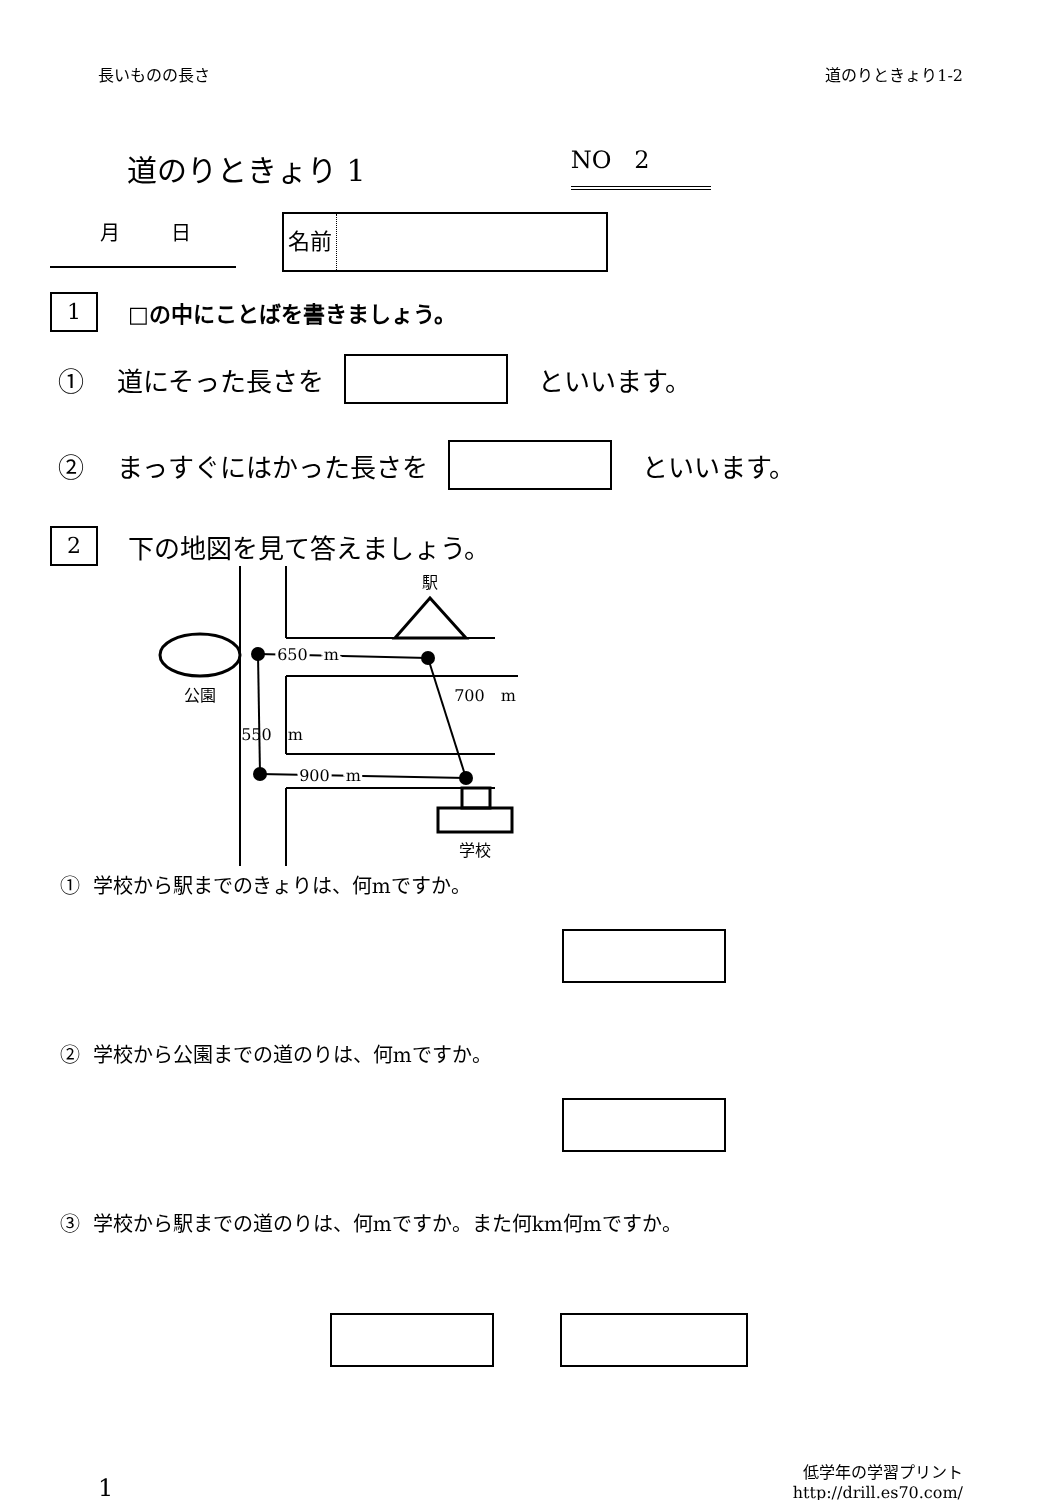長いものの長さ 道のりときょり1-2
道のりときょり 1 NO 2
月 日
名前
1 □の中にことばを書きましょう。
① 道にそった長さを といいます。
② まっすぐにはかった長さを といいます。
2 下の地図を見て答えましょう。
駅
公園
650　m
700　m
550　m
900　m
学校
① 学校から駅までのきょりは、何mですか。
② 学校から公園までの道のりは、何mですか。
③ 学校から駅までの道のりは、何mですか。また何km何mですか。
1 低学年の学習プリント
http://drill.es70.com/